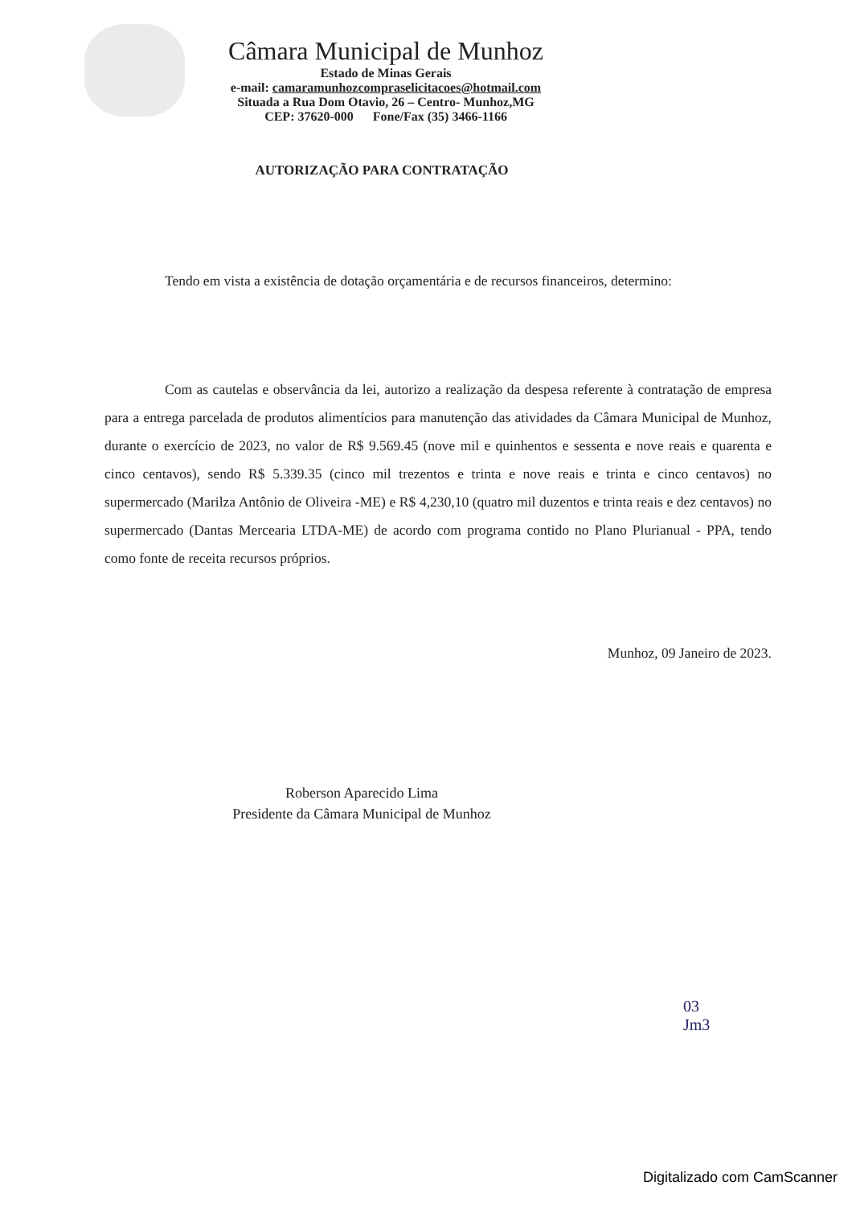Câmara Municipal de Munhoz
Estado de Minas Gerais
e-mail: camaramunhozcompraselicitacoes@hotmail.com
Situada a Rua Dom Otavio, 26 – Centro- Munhoz,MG
CEP: 37620-000 Fone/Fax (35) 3466-1166
AUTORIZAÇÃO PARA CONTRATAÇÃO
Tendo em vista a existência de dotação orçamentária e de recursos financeiros, determino:
Com as cautelas e observância da lei, autorizo a realização da despesa referente à contratação de empresa para a entrega parcelada de produtos alimentícios para manutenção das atividades da Câmara Municipal de Munhoz, durante o exercício de 2023, no valor de R$ 9.569.45 (nove mil e quinhentos e sessenta e nove reais e quarenta e cinco centavos), sendo R$ 5.339.35 (cinco mil trezentos e trinta e nove reais e trinta e cinco centavos) no supermercado (Marilza Antônio de Oliveira -ME) e R$ 4,230,10 (quatro mil duzentos e trinta reais e dez centavos) no supermercado (Dantas Mercearia LTDA-ME) de acordo com programa contido no Plano Plurianual - PPA, tendo como fonte de receita recursos próprios.
Munhoz, 09 Janeiro de 2023.
Roberson Aparecido Lima
Presidente da Câmara Municipal de Munhoz
03
Jm3
Digitalizado com CamScanner